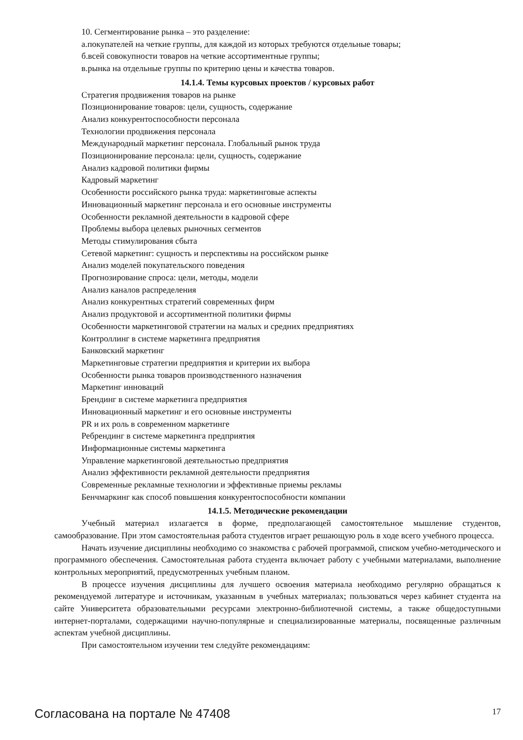10. Сегментирование рынка – это разделение:
а.покупателей на четкие группы, для каждой из которых требуются отдельные товары;
б.всей совокупности товаров на четкие ассортиментные группы;
в.рынка на отдельные группы по критерию цены и качества товаров.
14.1.4. Темы курсовых проектов / курсовых работ
Стратегия продвижения товаров на рынке
Позиционирование товаров: цели, сущность, содержание
Анализ конкурентоспособности персонала
Технологии продвижения персонала
Международный маркетинг персонала. Глобальный рынок труда
Позиционирование персонала: цели, сущность, содержание
Анализ кадровой политики фирмы
Кадровый маркетинг
Особенности российского рынка труда: маркетинговые аспекты
Инновационный маркетинг персонала и его основные инструменты
Особенности рекламной деятельности в кадровой сфере
Проблемы выбора целевых рыночных сегментов
Методы стимулирования сбыта
Сетевой маркетинг: сущность и перспективы на российском рынке
Анализ моделей покупательского поведения
Прогнозирование спроса: цели, методы, модели
Анализ каналов распределения
Анализ конкурентных стратегий современных фирм
Анализ продуктовой и ассортиментной политики фирмы
Особенности маркетинговой стратегии на малых и средних предприятиях
Контроллинг в системе маркетинга предприятия
Банковский маркетинг
Маркетинговые стратегии предприятия и критерии их выбора
Особенности рынка товаров производственного назначения
Маркетинг инноваций
Брендинг в системе маркетинга предприятия
Инновационный маркетинг и его основные инструменты
PR и их роль в современном маркетинге
Ребрендинг в системе маркетинга предприятия
Информационные системы маркетинга
Управление маркетинговой деятельностью предприятия
Анализ эффективности рекламной деятельности предприятия
Современные рекламные технологии и эффективные приемы рекламы
Бенчмаркинг как способ повышения конкурентоспособности компании
14.1.5. Методические рекомендации
Учебный материал излагается в форме, предполагающей самостоятельное мышление студентов, самообразование. При этом самостоятельная работа студентов играет решающую роль в ходе всего учебного процесса.
Начать изучение дисциплины необходимо со знакомства с рабочей программой, списком учебно-методического и программного обеспечения. Самостоятельная работа студента включает работу с учебными материалами, выполнение контрольных мероприятий, предусмотренных учебным планом.
В процессе изучения дисциплины для лучшего освоения материала необходимо регулярно обращаться к рекомендуемой литературе и источникам, указанным в учебных материалах; пользоваться через кабинет студента на сайте Университета образовательными ресурсами электронно-библиотечной системы, а также общедоступными интернет-порталами, содержащими научно-популярные и специализированные материалы, посвященные различным аспектам учебной дисциплины.
При самостоятельном изучении тем следуйте рекомендациям:
Согласована на портале № 47408 17